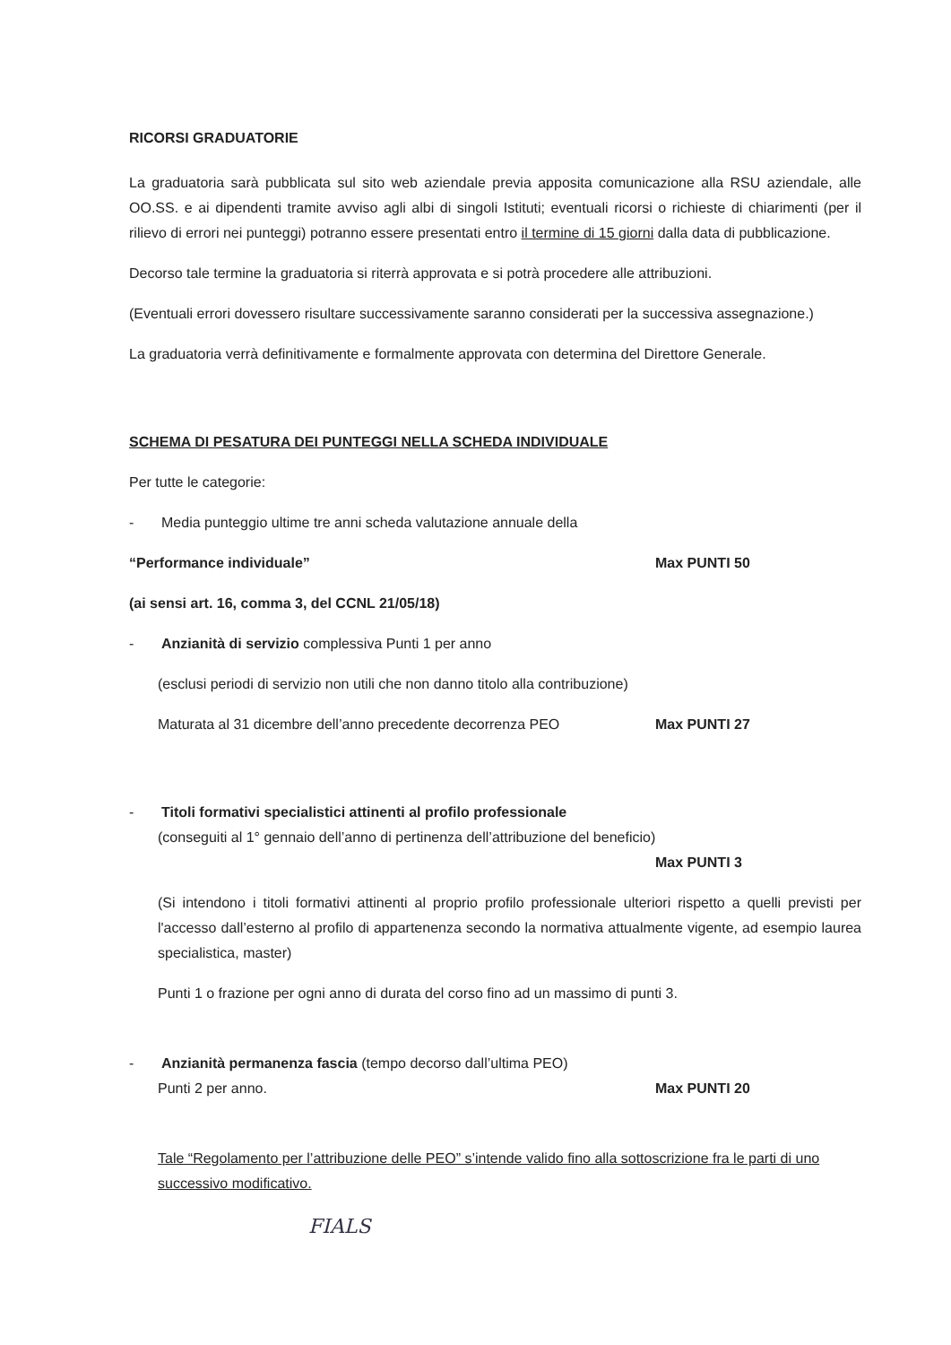RICORSI GRADUATORIE
La graduatoria sarà pubblicata sul sito web aziendale previa apposita comunicazione alla RSU aziendale, alle OO.SS. e ai dipendenti tramite avviso agli albi di singoli Istituti; eventuali ricorsi o richieste di chiarimenti (per il rilievo di errori nei punteggi) potranno essere presentati entro il termine di 15 giorni dalla data di pubblicazione.
Decorso tale termine la graduatoria si riterrà approvata e si potrà procedere alle attribuzioni.
(Eventuali errori dovessero risultare successivamente saranno considerati per la successiva assegnazione.)
La graduatoria verrà definitivamente e formalmente approvata con determina del Direttore Generale.
SCHEMA DI PESATURA DEI PUNTEGGI NELLA SCHEDA INDIVIDUALE
Per tutte le categorie:
- Media punteggio ultime tre anni scheda valutazione annuale della
“Performance individuale” Max PUNTI 50
(ai sensi art. 16, comma 3, del CCNL 21/05/18)
- Anzianità di servizio complessiva Punti 1 per anno
(esclusi periodi di servizio non utili che non danno titolo alla contribuzione)
Maturata al 31 dicembre dell’anno precedente decorrenza PEO Max PUNTI 27
- Titoli formativi specialistici attinenti al profilo professionale
(conseguiti al 1° gennaio dell’anno di pertinenza dell’attribuzione del beneficio)
Max PUNTI 3
(Si intendono i titoli formativi attinenti al proprio profilo professionale ulteriori rispetto a quelli previsti per l'accesso dall’esterno al profilo di appartenenza secondo la normativa attualmente vigente, ad esempio laurea specialistica, master)
Punti 1 o frazione per ogni anno di durata del corso fino ad un massimo di punti 3.
- Anzianità permanenza fascia (tempo decorso dall’ultima PEO)
Punti 2 per anno. Max PUNTI 20
Tale “Regolamento per l’attribuzione delle PEO” s’intende valido fino alla sottoscrizione fra le parti di uno successivo modificativo.
FIALS